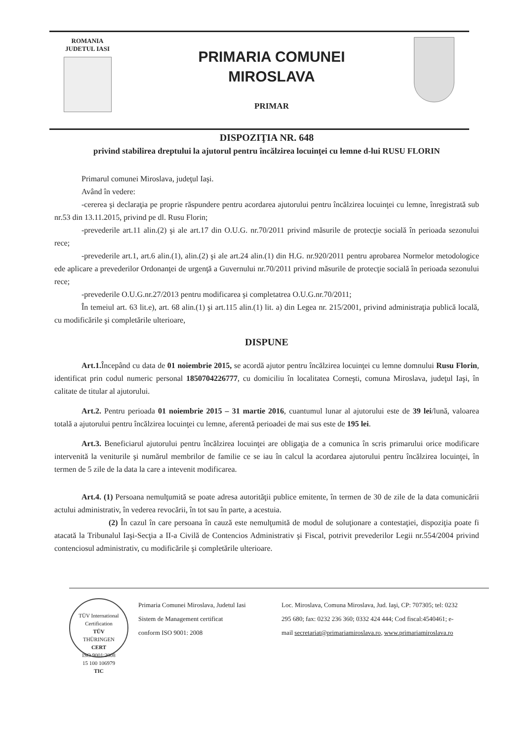ROMANIA
JUDETUL IASI
PRIMARIA COMUNEI
MIROSLAVA
PRIMAR
DISPOZIŢIA NR. 648
privind stabilirea dreptului la ajutorul pentru încălzirea locuinţei cu lemne d-lui RUSU FLORIN
Primarul comunei Miroslava, judeţul Iaşi.
Având în vedere:
-cererea şi declaraţia pe proprie răspundere pentru acordarea ajutorului pentru încălzirea locuinţei cu lemne, înregistrată sub nr.53 din 13.11.2015, privind pe dl. Rusu Florin;
-prevederile art.11 alin.(2) şi ale art.17 din O.U.G. nr.70/2011 privind măsurile de protecţie socială în perioada sezonului rece;
-prevederile art.1, art.6 alin.(1), alin.(2) şi ale art.24 alin.(1) din H.G. nr.920/2011 pentru aprobarea Normelor metodologice ede aplicare a prevederilor Ordonanţei de urgenţă a Guvernului nr.70/2011 privind măsurile de protecţie socială în perioada sezonului rece;
-prevederile O.U.G.nr.27/2013 pentru modificarea şi completatrea O.U.G.nr.70/2011;
În temeiul art. 63 lit.e), art. 68 alin.(1) şi art.115 alin.(1) lit. a) din Legea nr. 215/2001, privind administraţia publică locală, cu modificările şi completările ulterioare,
DISPUNE
Art.1. Începând cu data de 01 noiembrie 2015, se acordă ajutor pentru încălzirea locuinţei cu lemne domnului Rusu Florin, identificat prin codul numeric personal 1850704226777, cu domiciliu în localitatea Corneşti, comuna Miroslava, judeţul Iaşi, în calitate de titular al ajutorului.
Art.2. Pentru perioada 01 noiembrie 2015 – 31 martie 2016, cuantumul lunar al ajutorului este de 39 lei/lună, valoarea totală a ajutorului pentru încălzirea locuinţei cu lemne, aferentă perioadei de mai sus este de 195 lei.
Art.3. Beneficiarul ajutorului pentru încălzirea locuinţei are obligaţia de a comunica în scris primarului orice modificare intervenită la veniturile şi numărul membrilor de familie ce se iau în calcul la acordarea ajutorului pentru încălzirea locuinţei, în termen de 5 zile de la data la care a intevenit modificarea.
Art.4. (1) Persoana nemulţumită se poate adresa autorităţii publice emitente, în termen de 30 de zile de la data comunicării actului administrativ, în vederea revocării, în tot sau în parte, a acestuia.
(2) În cazul în care persoana în cauză este nemulţumită de modul de soluţionare a contestaţiei, dispoziţia poate fi atacată la Tribunalul Iaşi-Secţia a II-a Civilă de Contencios Administrativ şi Fiscal, potrivit prevederilor Legii nr.554/2004 privind contenciosul administrativ, cu modificările şi completările ulterioare.
TÜV International Certification
TÜV
THÜRINGEN
CERT
ISO 9001:2008
15 100 106979
TIC
Primaria Comunei Miroslava, Judetul Iasi
Sistem de Management certificat
conform ISO 9001: 2008
Loc. Miroslava, Comuna Miroslava, Jud. Iaşi, CP: 707305; tel: 0232 295 680; fax: 0232 236 360; 0332 424 444; Cod fiscal:4540461; e-mail secretariat@primariamiroslava.ro, www.primariamiroslava.ro